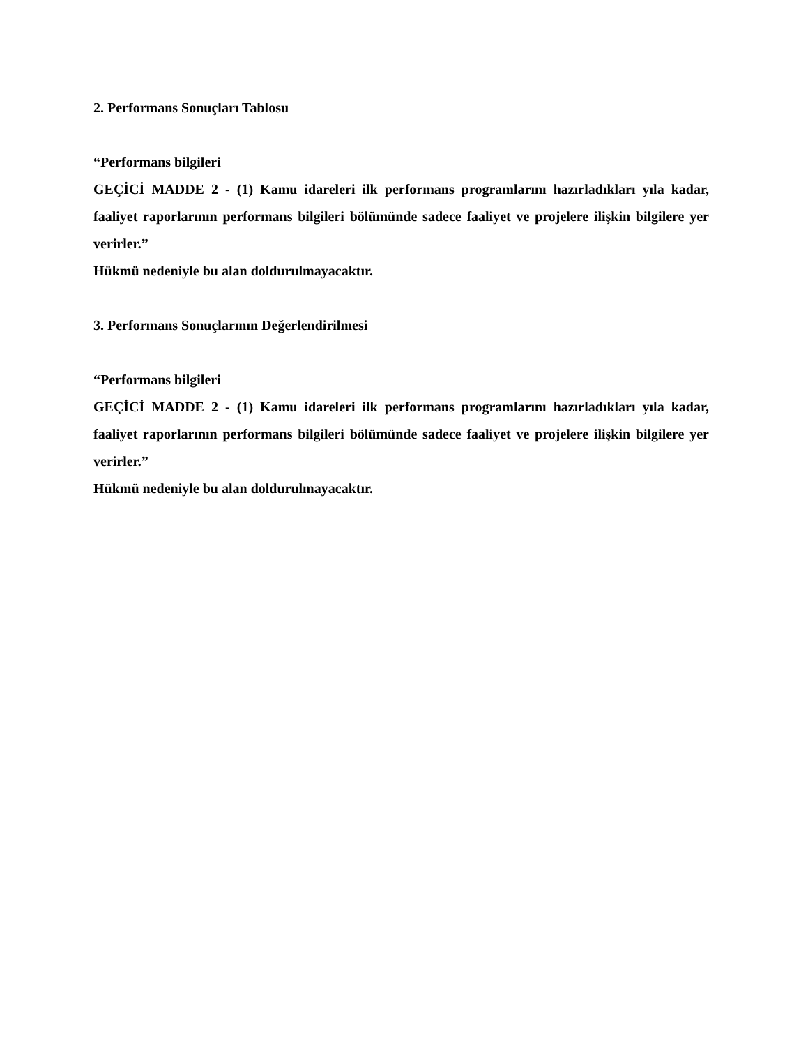2. Performans Sonuçları Tablosu
“Performans bilgileri
GEÇİCİ MADDE 2 - (1) Kamu idareleri ilk performans programlarını hazırladıkları yıla kadar, faaliyet raporlarının performans bilgileri bölümünde sadece faaliyet ve projelere ilişkin bilgilere yer verirler.”
Hükmü nedeniyle bu alan doldurulmayacaktır.
3. Performans Sonuçlarının Değerlendirilmesi
“Performans bilgileri
GEÇİCİ MADDE 2 - (1) Kamu idareleri ilk performans programlarını hazırladıkları yıla kadar, faaliyet raporlarının performans bilgileri bölümünde sadece faaliyet ve projelere ilişkin bilgilere yer verirler.”
Hükmü nedeniyle bu alan doldurulmayacaktır.